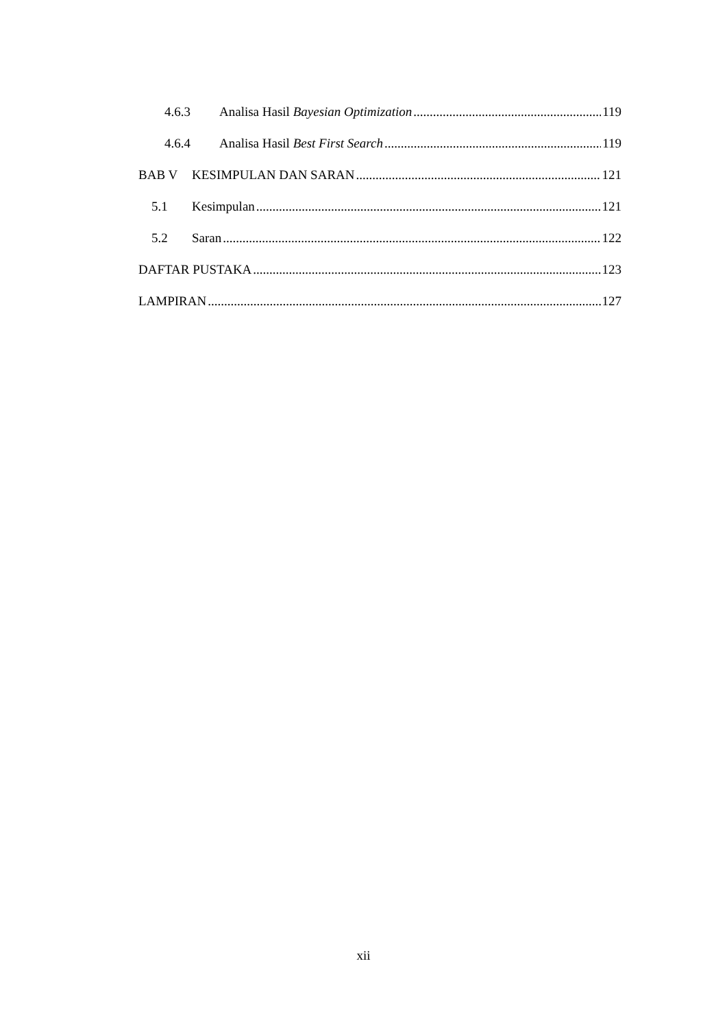4.6.3 Analisa Hasil Bayesian Optimization 119
4.6.4 Analisa Hasil Best First Search 119
BAB V KESIMPULAN DAN SARAN 121
5.1 Kesimpulan 121
5.2 Saran 122
DAFTAR PUSTAKA 123
LAMPIRAN 127
xii